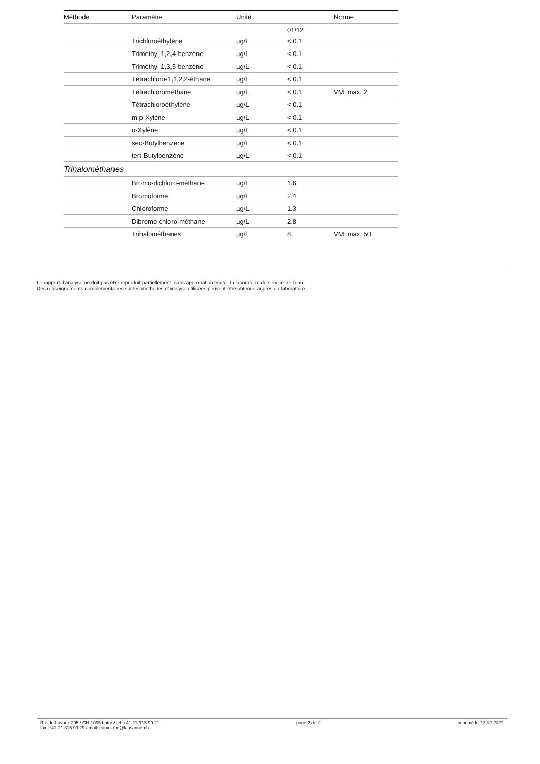| | | | 01/12 | |
| Méthode | Paramètre | Unité | | Norme |
| | Trichloroéthylène | µg/L | < 0.1 | |
| | Triméthyl-1,2,4-benzène | µg/L | < 0.1 | |
| | Triméthyl-1,3,5-benzène | µg/L | < 0.1 | |
| | Tétrachloro-1,1,2,2-éthane | µg/L | < 0.1 | |
| | Tétrachlorométhane | µg/L | < 0.1 | VM: max. 2 |
| | Tétrachloroéthylène | µg/L | < 0.1 | |
| | m,p-Xylène | µg/L | < 0.1 | |
| | o-Xylène | µg/L | < 0.1 | |
| | sec-Butylbenzène | µg/L | < 0.1 | |
| | tert-Butylbenzène | µg/L | < 0.1 | |
| Trihalométhanes | | | | |
| | Bromo-dichloro-méthane | µg/L | 1.6 | |
| | Bromoforme | µg/L | 2.4 | |
| | Chloroforme | µg/L | 1.3 | |
| | Dibromo-chloro-méthane | µg/L | 2.8 | |
| | Trihalométhanes | µg/l | 8 | VM: max. 50 |
Le rapport d'analyse ne doit pas être reproduit partiellement, sans approbation écrite du laboratoire du service de l'eau.
Des renseignements complémentaires sur les méthodes d'analyse utilisées peuvent être obtenus auprès du laboratoire.
Rte de Lavaux 295 / CH-1095 Lutry / tél: +41 21 315 99 21
fax: +41 21 315 99 29 / mail: eaux.labo@lausanne.ch
page 2 de 2 Imprimé le 17-02-2021